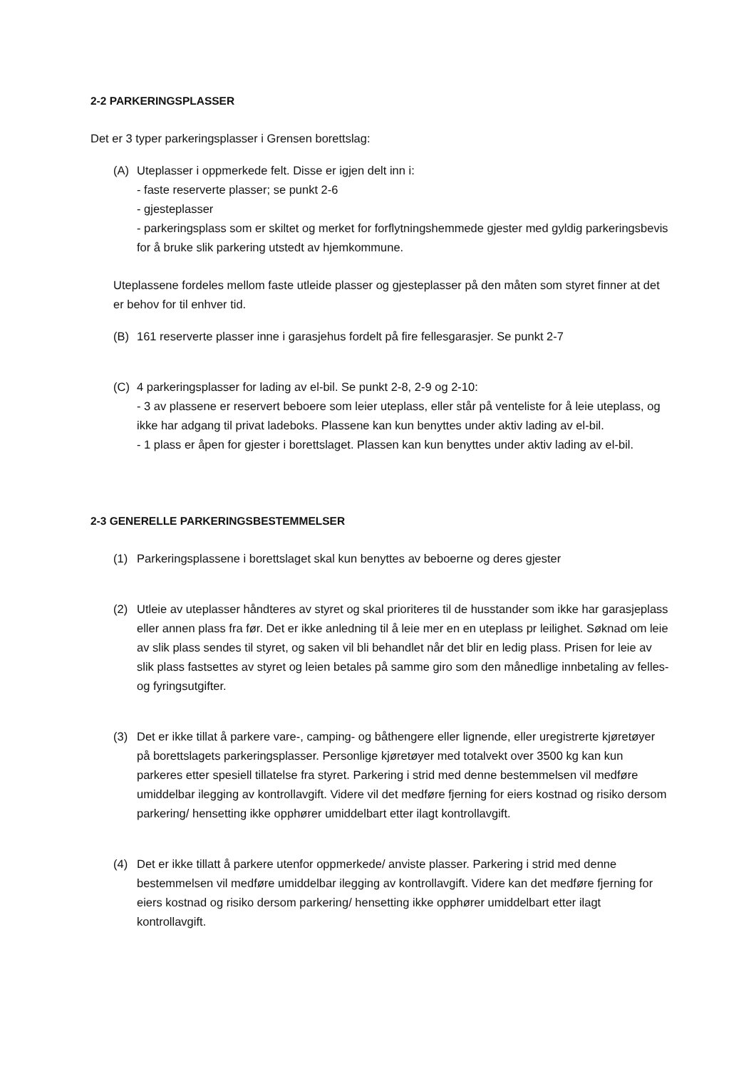2-2 PARKERINGSPLASSER
Det er 3 typer parkeringsplasser i Grensen borettslag:
(A) Uteplasser i oppmerkede felt. Disse er igjen delt inn i:
- faste reserverte plasser; se punkt 2-6
- gjesteplasser
- parkeringsplass som er skiltet og merket for forflytningshemmede gjester med gyldig parkeringsbevis for å bruke slik parkering utstedt av hjemkommune.
Uteplassene fordeles mellom faste utleide plasser og gjesteplasser på den måten som styret finner at det er behov for til enhver tid.
(B) 161 reserverte plasser inne i garasjehus fordelt på fire fellesgarasjer. Se punkt 2-7
(C) 4 parkeringsplasser for lading av el-bil. Se punkt 2-8, 2-9 og 2-10:
- 3 av plassene er reservert beboere som leier uteplass, eller står på venteliste for å leie uteplass, og ikke har adgang til privat ladeboks. Plassene kan kun benyttes under aktiv lading av el-bil.
- 1 plass er åpen for gjester i borettslaget. Plassen kan kun benyttes under aktiv lading av el-bil.
2-3 GENERELLE PARKERINGSBESTEMMELSER
(1) Parkeringsplassene i borettslaget skal kun benyttes av beboerne og deres gjester
(2) Utleie av uteplasser håndteres av styret og skal prioriteres til de husstander som ikke har garasjeplass eller annen plass fra før. Det er ikke anledning til å leie mer en en uteplass pr leilighet. Søknad om leie av slik plass sendes til styret, og saken vil bli behandlet når det blir en ledig plass. Prisen for leie av slik plass fastsettes av styret og leien betales på samme giro som den månedlige innbetaling av felles- og fyringsutgifter.
(3) Det er ikke tillat å parkere vare-, camping- og båthengere eller lignende, eller uregistrerte kjøretøyer på borettslagets parkeringsplasser. Personlige kjøretøyer med totalvekt over 3500 kg kan kun parkeres etter spesiell tillatelse fra styret. Parkering i strid med denne bestemmelsen vil medføre umiddelbar ilegging av kontrollavgift. Videre vil det medføre fjerning for eiers kostnad og risiko dersom parkering/ hensetting ikke opphører umiddelbart etter ilagt kontrollavgift.
(4) Det er ikke tillatt å parkere utenfor oppmerkede/ anviste plasser. Parkering i strid med denne bestemmelsen vil medføre umiddelbar ilegging av kontrollavgift. Videre kan det medføre fjerning for eiers kostnad og risiko dersom parkering/ hensetting ikke opphører umiddelbart etter ilagt kontrollavgift.